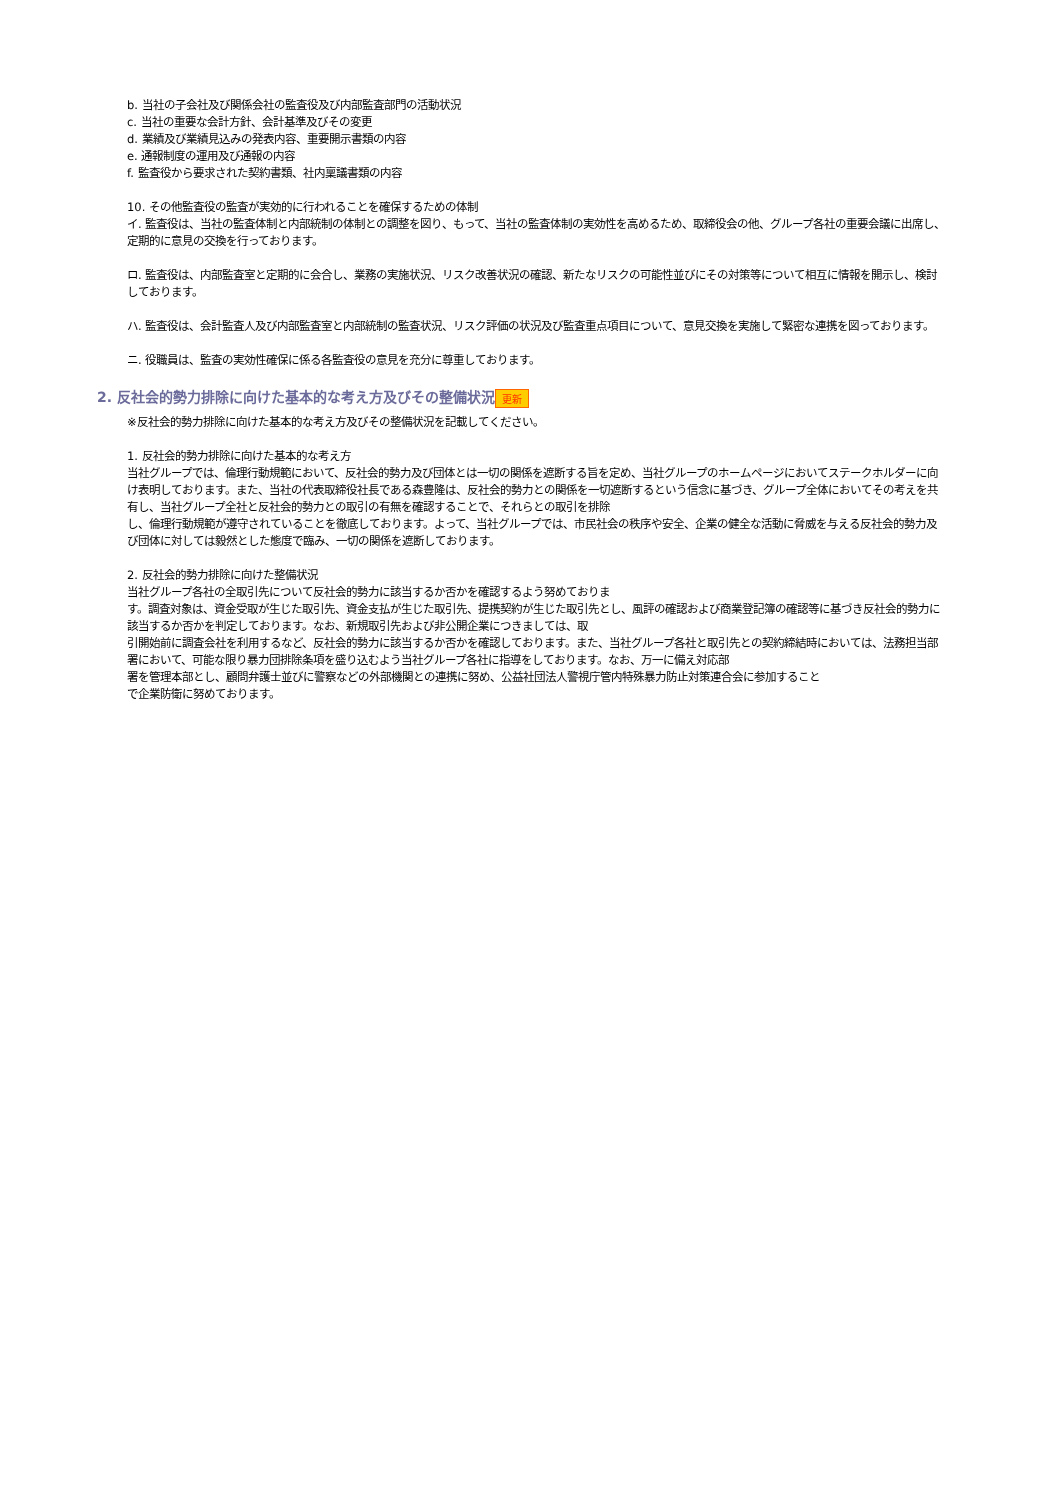b. 当社の子会社及び関係会社の監査役及び内部監査部門の活動状況
c. 当社の重要な会計方針、会計基準及びその変更
d. 業績及び業績見込みの発表内容、重要開示書類の内容
e. 通報制度の運用及び通報の内容
f. 監査役から要求された契約書類、社内稟議書類の内容
10. その他監査役の監査が実効的に行われることを確保するための体制
イ. 監査役は、当社の監査体制と内部統制の体制との調整を図り、もって、当社の監査体制の実効性を高めるため、取締役会の他、グループ各社の重要会議に出席し、定期的に意見の交換を行っております。
ロ. 監査役は、内部監査室と定期的に会合し、業務の実施状況、リスク改善状況の確認、新たなリスクの可能性並びにその対策等について相互に情報を開示し、検討しております。
ハ. 監査役は、会計監査人及び内部監査室と内部統制の監査状況、リスク評価の状況及び監査重点項目について、意見交換を実施して緊密な連携を図っております。
ニ. 役職員は、監査の実効性確保に係る各監査役の意見を充分に尊重しております。
2. 反社会的勢力排除に向けた基本的な考え方及びその整備状況 更新
※反社会的勢力排除に向けた基本的な考え方及びその整備状況を記載してください。
1. 反社会的勢力排除に向けた基本的な考え方
当社グループでは、倫理行動規範において、反社会的勢力及び団体とは一切の関係を遮断する旨を定め、当社グループのホームページにおいてステークホルダーに向け表明しております。また、当社の代表取締役社長である森豊隆は、反社会的勢力との関係を一切遮断するという信念に基づき、グループ全体においてその考えを共有し、当社グループ全社と反社会的勢力との取引の有無を確認することで、それらとの取引を排除
し、倫理行動規範が遵守されていることを徹底しております。よって、当社グループでは、市民社会の秩序や安全、企業の健全な活動に脅威を与える反社会的勢力及び団体に対しては毅然とした態度で臨み、一切の関係を遮断しております。
2. 反社会的勢力排除に向けた整備状況
当社グループ各社の全取引先について反社会的勢力に該当するか否かを確認するよう努めておりま
す。調査対象は、資金受取が生じた取引先、資金支払が生じた取引先、提携契約が生じた取引先とし、風評の確認および商業登記簿の確認等に基づき反社会的勢力に該当するか否かを判定しております。なお、新規取引先および非公開企業につきましては、取
引開始前に調査会社を利用するなど、反社会的勢力に該当するか否かを確認しております。また、当社グループ各社と取引先との契約締結時においては、法務担当部署において、可能な限り暴力団排除条項を盛り込むよう当社グループ各社に指導をしております。なお、万一に備え対応部
署を管理本部とし、顧問弁護士並びに警察などの外部機関との連携に努め、公益社団法人警視庁管内特殊暴力防止対策連合会に参加すること
で企業防衛に努めております。